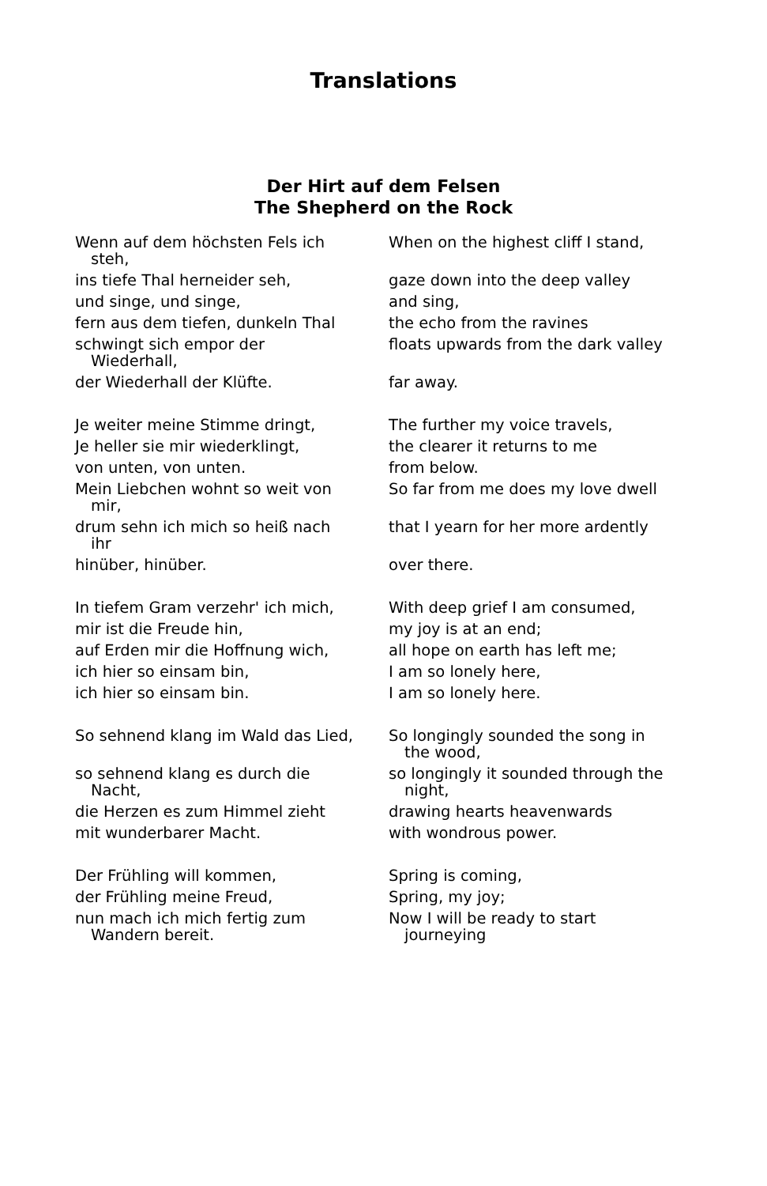Translations
Der Hirt auf dem Felsen
The Shepherd on the Rock
| Wenn auf dem höchsten Fels ich steh, | When on the highest cliff I stand, |
| ins tiefe Thal herneider seh, | gaze down into the deep valley |
| und singe, und singe, | and sing, |
| fern aus dem tiefen, dunkeln Thal | the echo from the ravines |
| schwingt sich empor der Wiederhall, | floats upwards from the dark valley |
| der Wiederhall der Klüfte. | far away. |
| Je weiter meine Stimme dringt, | The further my voice travels, |
| Je heller sie mir wiederklingt, | the clearer it returns to me |
| von unten, von unten. | from below. |
| Mein Liebchen wohnt so weit von mir, | So far from me does my love dwell |
| drum sehn ich mich so heiß nach ihr | that I yearn for her more ardently |
| hinüber, hinüber. | over there. |
| In tiefem Gram verzehr' ich mich, | With deep grief I am consumed, |
| mir ist die Freude hin, | my joy is at an end; |
| auf Erden mir die Hoffnung wich, | all hope on earth has left me; |
| ich hier so einsam bin, | I am so lonely here, |
| ich hier so einsam bin. | I am so lonely here. |
| So sehnend klang im Wald das Lied, | So longingly sounded the song in the wood, |
| so sehnend klang es durch die Nacht, | so longingly it sounded through the night, |
| die Herzen es zum Himmel zieht | drawing hearts heavenwards |
| mit wunderbarer Macht. | with wondrous power. |
| Der Frühling will kommen, | Spring is coming, |
| der Frühling meine Freud, | Spring, my joy; |
| nun mach ich mich fertig zum Wandern bereit. | Now I will be ready to start journeying |